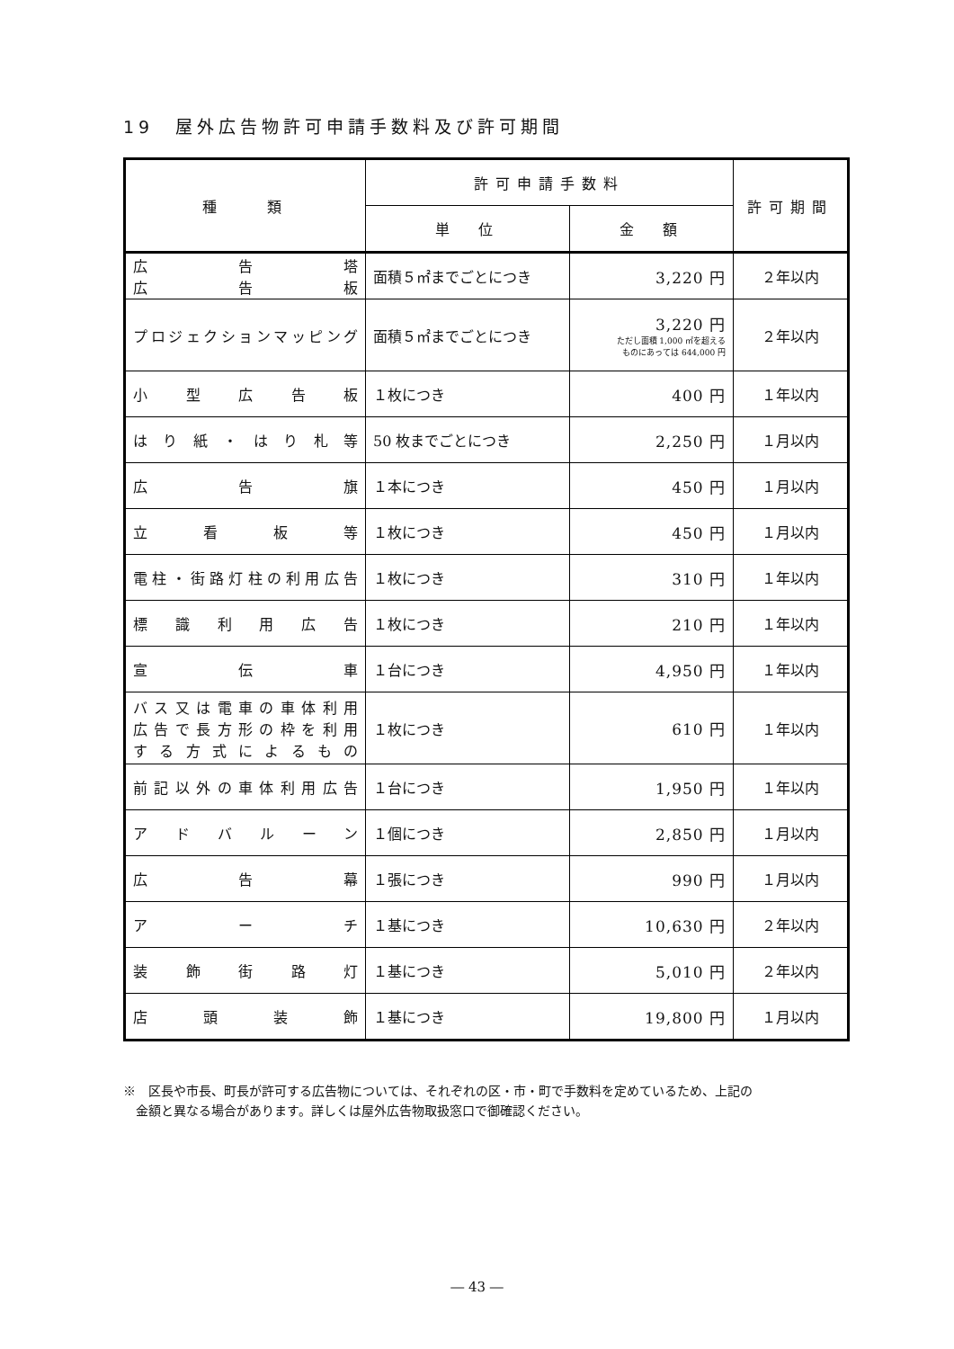19　屋外広告物許可申請手数料及び許可期間
| 種 類 | 許可申請手数料 | | 許可期間 |
| --- | --- | --- | --- |
| | 単 位 | 金 額 | |
| 広告塔 広告板 | 面積５㎡までごとにつき | 3,220 円 | ２年以内 |
| プロジェクションマッピング | 面積５㎡までごとにつき | 3,220 円 ただし面積 1,000 ㎡を超える ものにあっては 644,000 円 | ２年以内 |
| 小型広告板 | １枚につき | 400 円 | １年以内 |
| はり紙・はり札等 | 50 枚までごとにつき | 2,250 円 | １月以内 |
| 広告旗 | １本につき | 450 円 | １月以内 |
| 立看板等 | １枚につき | 450 円 | １月以内 |
| 電柱・街路灯柱の利用広告 | １枚につき | 310 円 | １年以内 |
| 標識利用広告 | １枚につき | 210 円 | １年以内 |
| 宣伝車 | １台につき | 4,950 円 | １年以内 |
| バス又は電車の車体利用 広告で長方形の枠を利用 する方式によるもの | １枚につき | 610 円 | １年以内 |
| 前記以外の車体利用広告 | １台につき | 1,950 円 | １年以内 |
| アドバルーン | １個につき | 2,850 円 | １月以内 |
| 広告幕 | １張につき | 990 円 | １月以内 |
| アーチ | １基につき | 10,630 円 | ２年以内 |
| 装飾街路灯 | １基につき | 5,010 円 | ２年以内 |
| 店頭装飾 | １基につき | 19,800 円 | １月以内 |
※　区長や市長、町長が許可する広告物については、それぞれの区・市・町で手数料を定めているため、上記の
　金額と異なる場合があります。詳しくは屋外広告物取扱窓口で御確認ください。
― 43 ―